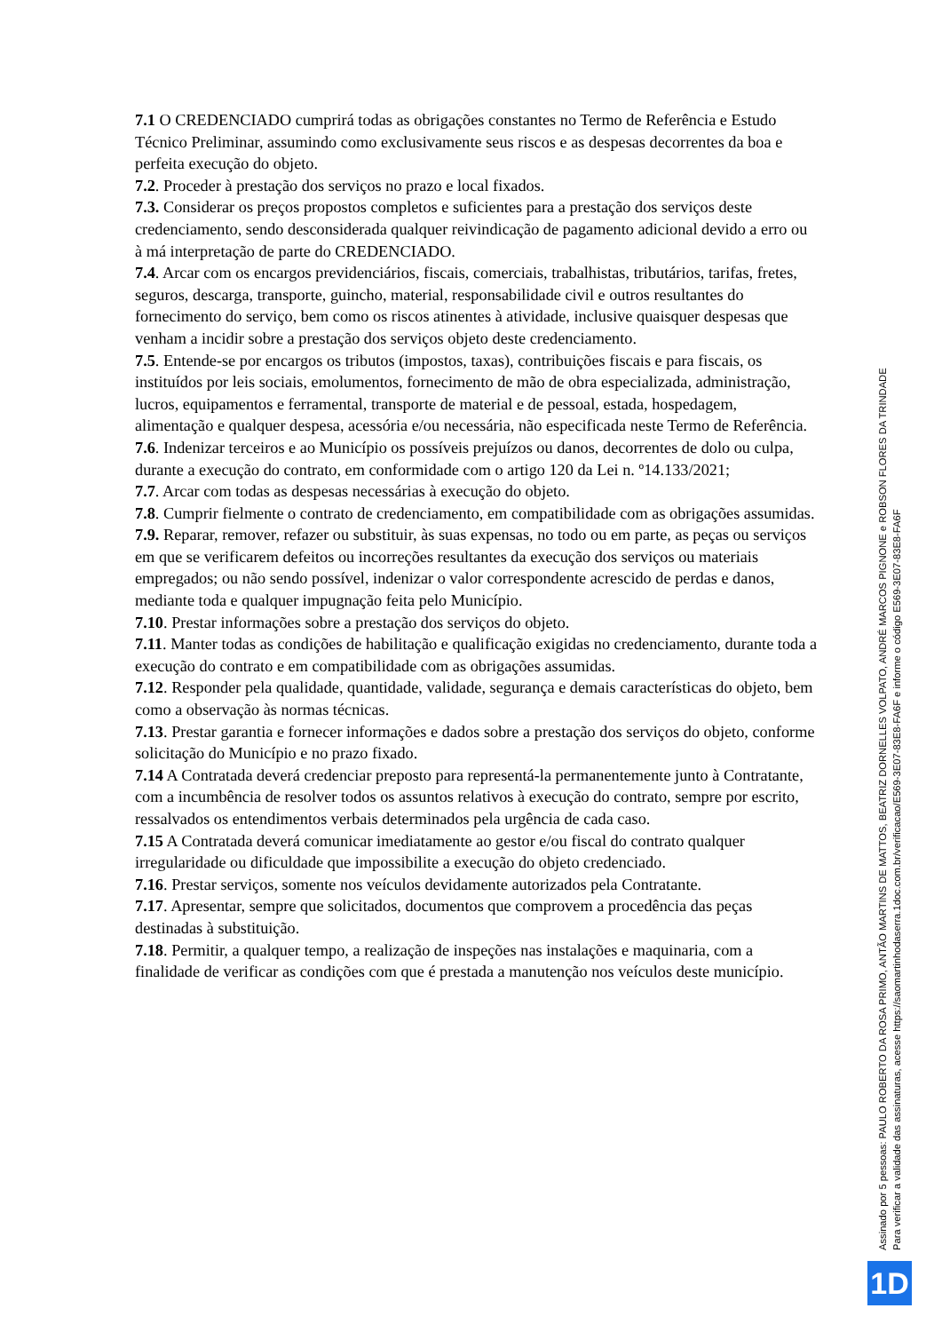7.1 O CREDENCIADO cumprirá todas as obrigações constantes no Termo de Referência e Estudo Técnico Preliminar, assumindo como exclusivamente seus riscos e as despesas decorrentes da boa e perfeita execução do objeto.
7.2. Proceder à prestação dos serviços no prazo e local fixados.
7.3. Considerar os preços propostos completos e suficientes para a prestação dos serviços deste credenciamento, sendo desconsiderada qualquer reivindicação de pagamento adicional devido a erro ou à má interpretação de parte do CREDENCIADO.
7.4. Arcar com os encargos previdenciários, fiscais, comerciais, trabalhistas, tributários, tarifas, fretes, seguros, descarga, transporte, guincho, material, responsabilidade civil e outros resultantes do fornecimento do serviço, bem como os riscos atinentes à atividade, inclusive quaisquer despesas que venham a incidir sobre a prestação dos serviços objeto deste credenciamento.
7.5. Entende-se por encargos os tributos (impostos, taxas), contribuições fiscais e para fiscais, os instituídos por leis sociais, emolumentos, fornecimento de mão de obra especializada, administração, lucros, equipamentos e ferramental, transporte de material e de pessoal, estada, hospedagem, alimentação e qualquer despesa, acessória e/ou necessária, não especificada neste Termo de Referência.
7.6. Indenizar terceiros e ao Município os possíveis prejuízos ou danos, decorrentes de dolo ou culpa, durante a execução do contrato, em conformidade com o artigo 120 da Lei n. º14.133/2021;
7.7. Arcar com todas as despesas necessárias à execução do objeto.
7.8. Cumprir fielmente o contrato de credenciamento, em compatibilidade com as obrigações assumidas.
7.9. Reparar, remover, refazer ou substituir, às suas expensas, no todo ou em parte, as peças ou serviços em que se verificarem defeitos ou incorreções resultantes da execução dos serviços ou materiais empregados; ou não sendo possível, indenizar o valor correspondente acrescido de perdas e danos, mediante toda e qualquer impugnação feita pelo Município.
7.10. Prestar informações sobre a prestação dos serviços do objeto.
7.11. Manter todas as condições de habilitação e qualificação exigidas no credenciamento, durante toda a execução do contrato e em compatibilidade com as obrigações assumidas.
7.12. Responder pela qualidade, quantidade, validade, segurança e demais características do objeto, bem como a observação às normas técnicas.
7.13. Prestar garantia e fornecer informações e dados sobre a prestação dos serviços do objeto, conforme solicitação do Município e no prazo fixado.
7.14 A Contratada deverá credenciar preposto para representá-la permanentemente junto à Contratante, com a incumbência de resolver todos os assuntos relativos à execução do contrato, sempre por escrito, ressalvados os entendimentos verbais determinados pela urgência de cada caso.
7.15 A Contratada deverá comunicar imediatamente ao gestor e/ou fiscal do contrato qualquer irregularidade ou dificuldade que impossibilite a execução do objeto credenciado.
7.16. Prestar serviços, somente nos veículos devidamente autorizados pela Contratante.
7.17. Apresentar, sempre que solicitados, documentos que comprovem a procedência das peças destinadas à substituição.
7.18. Permitir, a qualquer tempo, a realização de inspeções nas instalações e maquinaria, com a finalidade de verificar as condições com que é prestada a manutenção nos veículos deste município.
Assinado por 5 pessoas: PAULO ROBERTO DA ROSA PRIMO, ANTÃO MARTINS DE MATTOS, BEATRIZ DORNELLES VOLPATO, ANDRÉ MARCOS PIGNONE e ROBSON FLORES DA TRINDADE
Para verificar a validade das assinaturas, acesse https://saomartinhodaserra.1doc.com.br/verificacao/E569-3E07-83E8-FA6F e informe o código E569-3E07-83E8-FA6F
1D